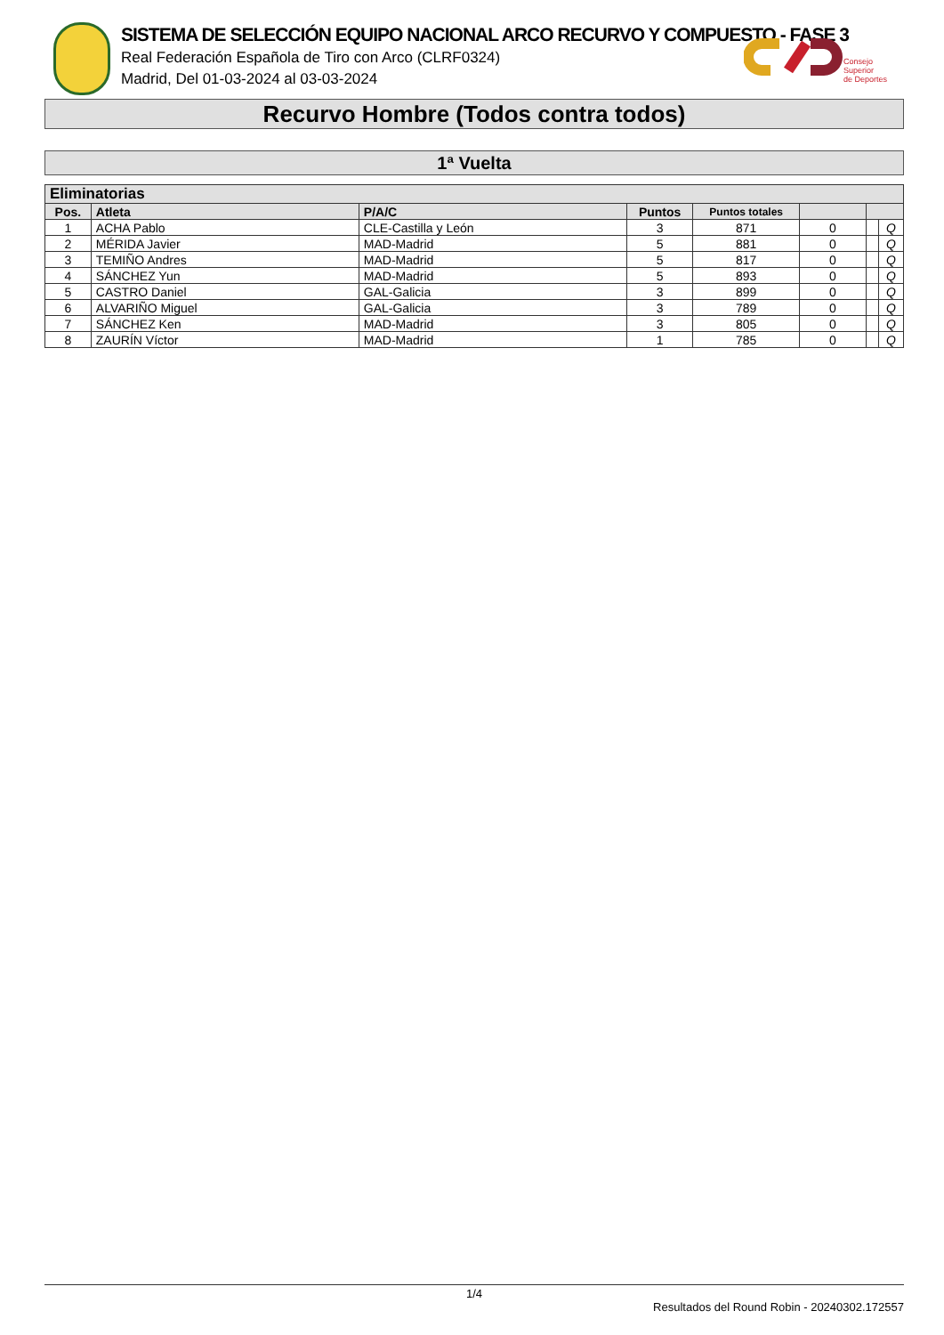SISTEMA DE SELECCIÓN EQUIPO NACIONAL ARCO RECURVO Y COMPUESTO - FASE 3
Real Federación Española de Tiro con Arco (CLRF0324)
Madrid, Del 01-03-2024 al 03-03-2024
Consejo
Superior
de Deportes
Recurvo Hombre (Todos contra todos)
1ª Vuelta
| Eliminatorias | | | | | | | |
| --- | --- | --- | --- | --- | --- | --- | --- |
| Pos. | Atleta | P/A/C | Puntos | Puntos totales | | | |
| 1 | ACHA Pablo | CLE-Castilla y León | 3 | 871 | 0 | | Q |
| 2 | MÉRIDA Javier | MAD-Madrid | 5 | 881 | 0 | | Q |
| 3 | TEMIÑO Andres | MAD-Madrid | 5 | 817 | 0 | | Q |
| 4 | SÁNCHEZ Yun | MAD-Madrid | 5 | 893 | 0 | | Q |
| 5 | CASTRO Daniel | GAL-Galicia | 3 | 899 | 0 | | Q |
| 6 | ALVARIÑO Miguel | GAL-Galicia | 3 | 789 | 0 | | Q |
| 7 | SÁNCHEZ Ken | MAD-Madrid | 3 | 805 | 0 | | Q |
| 8 | ZAURÍN Víctor | MAD-Madrid | 1 | 785 | 0 | | Q |
1/4
Resultados del Round Robin - 20240302.172557